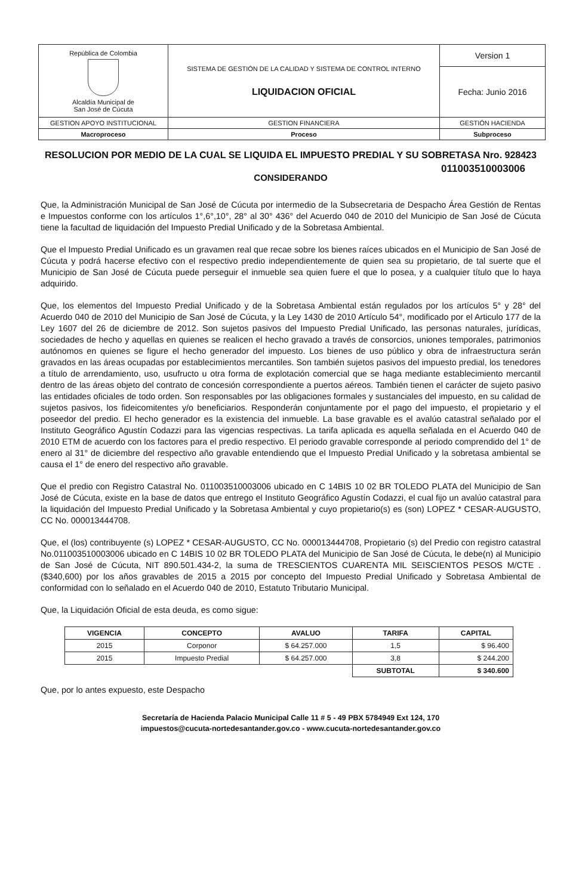| República de Colombia Alcaldía Municipal de San José de Cúcuta | SISTEMA DE GESTIÓN DE LA CALIDAD Y SISTEMA DE CONTROL INTERNO LIQUIDACION OFICIAL | Version 1 |
| | | Fecha: Junio 2016 |
| GESTION APOYO INSTITUCIONAL | GESTION FINANCIERA | GESTIÓN HACIENDA |
| Macroproceso | Proceso | Subproceso |
RESOLUCION POR MEDIO DE LA CUAL SE LIQUIDA EL IMPUESTO PREDIAL Y SU SOBRETASA Nro. 928423
011003510003006
CONSIDERANDO
Que, la Administración Municipal de San José de Cúcuta por intermedio de la Subsecretaria de Despacho Área Gestión de Rentas e Impuestos conforme con los artículos 1°,6°,10°, 28° al 30° 436° del Acuerdo 040 de 2010 del Municipio de San José de Cúcuta tiene la facultad de liquidación del Impuesto Predial Unificado y de la Sobretasa Ambiental.
Que el Impuesto Predial Unificado es un gravamen real que recae sobre los bienes raíces ubicados en el Municipio de San José de Cúcuta y podrá hacerse efectivo con el respectivo predio independientemente de quien sea su propietario, de tal suerte que el Municipio de San José de Cúcuta puede perseguir el inmueble sea quien fuere el que lo posea, y a cualquier título que lo haya adquirido.
Que, los elementos del Impuesto Predial Unificado y de la Sobretasa Ambiental están regulados por los artículos 5° y 28° del Acuerdo 040 de 2010 del Municipio de San José de Cúcuta, y la Ley 1430 de 2010 Artículo 54°, modificado por el Articulo 177 de la Ley 1607 del 26 de diciembre de 2012. Son sujetos pasivos del Impuesto Predial Unificado, las personas naturales, jurídicas, sociedades de hecho y aquellas en quienes se realicen el hecho gravado a través de consorcios, uniones temporales, patrimonios autónomos en quienes se figure el hecho generador del impuesto. Los bienes de uso público y obra de infraestructura serán gravados en las áreas ocupadas por establecimientos mercantiles. Son también sujetos pasivos del impuesto predial, los tenedores a título de arrendamiento, uso, usufructo u otra forma de explotación comercial que se haga mediante establecimiento mercantil dentro de las áreas objeto del contrato de concesión correspondiente a puertos aéreos. También tienen el carácter de sujeto pasivo las entidades oficiales de todo orden. Son responsables por las obligaciones formales y sustanciales del impuesto, en su calidad de sujetos pasivos, los fideicomitentes y/o beneficiarios. Responderán conjuntamente por el pago del impuesto, el propietario y el poseedor del predio. El hecho generador es la existencia del inmueble. La base gravable es el avalúo catastral señalado por el Instituto Geográfico Agustín Codazzi para las vigencias respectivas. La tarifa aplicada es aquella señalada en el Acuerdo 040 de 2010 ETM de acuerdo con los factores para el predio respectivo. El periodo gravable corresponde al periodo comprendido del 1° de enero al 31° de diciembre del respectivo año gravable entendiendo que el Impuesto Predial Unificado y la sobretasa ambiental se causa el 1° de enero del respectivo año gravable.
Que el predio con Registro Catastral No. 011003510003006 ubicado en C 14BIS 10 02 BR TOLEDO PLATA del Municipio de San José de Cúcuta, existe en la base de datos que entrego el Instituto Geográfico Agustín Codazzi, el cual fijo un avalúo catastral para la liquidación del Impuesto Predial Unificado y la Sobretasa Ambiental y cuyo propietario(s) es (son) LOPEZ * CESAR-AUGUSTO, CC No. 000013444708.
Que, el (los) contribuyente (s) LOPEZ * CESAR-AUGUSTO, CC No. 000013444708, Propietario (s) del Predio con registro catastral No.011003510003006 ubicado en C 14BIS 10 02 BR TOLEDO PLATA del Municipio de San José de Cúcuta, le debe(n) al Municipio de San José de Cúcuta, NIT 890.501.434-2, la suma de TRESCIENTOS CUARENTA MIL SEISCIENTOS PESOS M/CTE . ($340,600) por los años gravables de 2015 a 2015 por concepto del Impuesto Predial Unificado y Sobretasa Ambiental de conformidad con lo señalado en el Acuerdo 040 de 2010, Estatuto Tributario Municipal.
Que, la Liquidación Oficial de esta deuda, es como sigue:
| VIGENCIA | CONCEPTO | AVALUO | TARIFA | CAPITAL |
| --- | --- | --- | --- | --- |
| 2015 | Corponor | $ 64.257.000 | 1,5 | $ 96.400 |
| 2015 | Impuesto Predial | $ 64.257.000 | 3,8 | $ 244.200 |
| | | | SUBTOTAL | $ 340.600 |
Que, por lo antes expuesto, este Despacho
Secretaría de Hacienda Palacio Municipal Calle 11 # 5 - 49 PBX 5784949 Ext 124, 170
impuestos@cucuta-nortedesantander.gov.co - www.cucuta-nortedesantander.gov.co